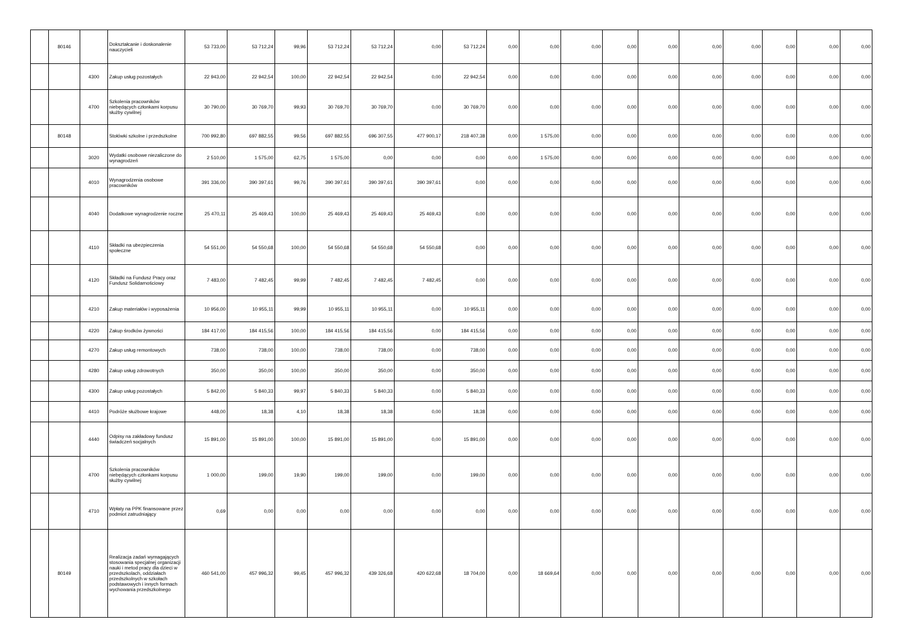| | 80146 | | Dokształcanie i doskonalenie nauczycieli | 53 733,00 | 53 712,24 | 99,96 | 53 712,24 | 53 712,24 | 0,00 | 53 712,24 | 0,00 | 0,00 | 0,00 | 0,00 | 0,00 | 0,00 | 0,00 | 0,00 | 0,00 | 0,00 |
| | | 4300 | Zakup usług pozostałych | 22 943,00 | 22 942,54 | 100,00 | 22 942,54 | 22 942,54 | 0,00 | 22 942,54 | 0,00 | 0,00 | 0,00 | 0,00 | 0,00 | 0,00 | 0,00 | 0,00 | 0,00 | 0,00 |
| | | 4700 | Szkolenia pracowników niebędących członkami korpusu służby cywilnej | 30 790,00 | 30 769,70 | 99,93 | 30 769,70 | 30 769,70 | 0,00 | 30 769,70 | 0,00 | 0,00 | 0,00 | 0,00 | 0,00 | 0,00 | 0,00 | 0,00 | 0,00 | 0,00 |
| | 80148 | | Stołówki szkolne i przedszkolne | 700 992,80 | 697 882,55 | 99,56 | 697 882,55 | 696 307,55 | 477 900,17 | 218 407,38 | 0,00 | 1 575,00 | 0,00 | 0,00 | 0,00 | 0,00 | 0,00 | 0,00 | 0,00 | 0,00 |
| | | 3020 | Wydatki osobowe niezaliczone do wynagrodzeń | 2 510,00 | 1 575,00 | 62,75 | 1 575,00 | 0,00 | 0,00 | 0,00 | 0,00 | 1 575,00 | 0,00 | 0,00 | 0,00 | 0,00 | 0,00 | 0,00 | 0,00 | 0,00 |
| | | 4010 | Wynagrodzenia osobowe pracowników | 391 336,00 | 390 397,61 | 99,76 | 390 397,61 | 390 397,61 | 390 397,61 | 0,00 | 0,00 | 0,00 | 0,00 | 0,00 | 0,00 | 0,00 | 0,00 | 0,00 | 0,00 | 0,00 |
| | | 4040 | Dodatkowe wynagrodzenie roczne | 25 470,11 | 25 469,43 | 100,00 | 25 469,43 | 25 469,43 | 25 469,43 | 0,00 | 0,00 | 0,00 | 0,00 | 0,00 | 0,00 | 0,00 | 0,00 | 0,00 | 0,00 | 0,00 |
| | | 4110 | Składki na ubezpieczenia społeczne | 54 551,00 | 54 550,68 | 100,00 | 54 550,68 | 54 550,68 | 54 550,68 | 0,00 | 0,00 | 0,00 | 0,00 | 0,00 | 0,00 | 0,00 | 0,00 | 0,00 | 0,00 | 0,00 |
| | | 4120 | Składki na Fundusz Pracy oraz Fundusz Solidarnościowy | 7 483,00 | 7 482,45 | 99,99 | 7 482,45 | 7 482,45 | 7 482,45 | 0,00 | 0,00 | 0,00 | 0,00 | 0,00 | 0,00 | 0,00 | 0,00 | 0,00 | 0,00 | 0,00 |
| | | 4210 | Zakup materiałów i wyposażenia | 10 956,00 | 10 955,11 | 99,99 | 10 955,11 | 10 955,11 | 0,00 | 10 955,11 | 0,00 | 0,00 | 0,00 | 0,00 | 0,00 | 0,00 | 0,00 | 0,00 | 0,00 | 0,00 |
| | | 4220 | Zakup środków żywności | 184 417,00 | 184 415,56 | 100,00 | 184 415,56 | 184 415,56 | 0,00 | 184 415,56 | 0,00 | 0,00 | 0,00 | 0,00 | 0,00 | 0,00 | 0,00 | 0,00 | 0,00 | 0,00 |
| | | 4270 | Zakup usług remontowych | 738,00 | 738,00 | 100,00 | 738,00 | 738,00 | 0,00 | 738,00 | 0,00 | 0,00 | 0,00 | 0,00 | 0,00 | 0,00 | 0,00 | 0,00 | 0,00 | 0,00 |
| | | 4280 | Zakup usług zdrowotnych | 350,00 | 350,00 | 100,00 | 350,00 | 350,00 | 0,00 | 350,00 | 0,00 | 0,00 | 0,00 | 0,00 | 0,00 | 0,00 | 0,00 | 0,00 | 0,00 | 0,00 |
| | | 4300 | Zakup usług pozostałych | 5 842,00 | 5 840,33 | 99,97 | 5 840,33 | 5 840,33 | 0,00 | 5 840,33 | 0,00 | 0,00 | 0,00 | 0,00 | 0,00 | 0,00 | 0,00 | 0,00 | 0,00 | 0,00 |
| | | 4410 | Podróże służbowe krajowe | 448,00 | 18,38 | 4,10 | 18,38 | 18,38 | 0,00 | 18,38 | 0,00 | 0,00 | 0,00 | 0,00 | 0,00 | 0,00 | 0,00 | 0,00 | 0,00 | 0,00 |
| | | 4440 | Odpisy na zakładowy fundusz świadczeń socjalnych | 15 891,00 | 15 891,00 | 100,00 | 15 891,00 | 15 891,00 | 0,00 | 15 891,00 | 0,00 | 0,00 | 0,00 | 0,00 | 0,00 | 0,00 | 0,00 | 0,00 | 0,00 | 0,00 |
| | | 4700 | Szkolenia pracowników niebędących członkami korpusu służby cywilnej | 1 000,00 | 199,00 | 19,90 | 199,00 | 199,00 | 0,00 | 199,00 | 0,00 | 0,00 | 0,00 | 0,00 | 0,00 | 0,00 | 0,00 | 0,00 | 0,00 | 0,00 |
| | | 4710 | Wpłaty na PPK finansowane przez podmiot zatrudniający | 0,69 | 0,00 | 0,00 | 0,00 | 0,00 | 0,00 | 0,00 | 0,00 | 0,00 | 0,00 | 0,00 | 0,00 | 0,00 | 0,00 | 0,00 | 0,00 | 0,00 |
| | 80149 | | Realizacja zadań wymagających stosowania specjalnej organizacji nauki i metod pracy dla dzieci w przedszkolach, oddziałach przedszkolnych w szkołach podstawowych i innych formach wychowania przedszkolnego | 460 541,00 | 457 996,32 | 99,45 | 457 996,32 | 439 326,68 | 420 622,68 | 18 704,00 | 0,00 | 18 669,64 | 0,00 | 0,00 | 0,00 | 0,00 | 0,00 | 0,00 | 0,00 | 0,00 |